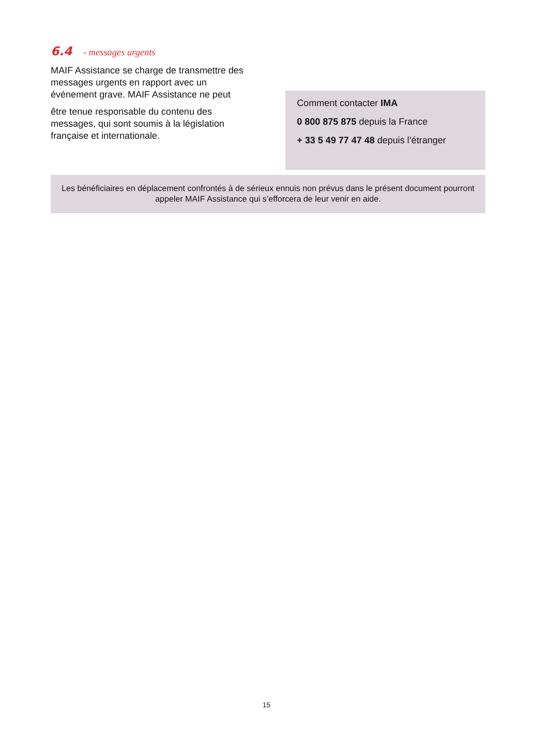6.4 - messages urgents
MAIF Assistance se charge de transmettre des messages urgents en rapport avec un événement grave. MAIF Assistance ne peut
être tenue responsable du contenu des messages, qui sont soumis à la législation française et internationale.
Comment contacter IMA
0 800 875 875 depuis la France
+ 33 5 49 77 47 48 depuis l’étranger
Les bénéficiaires en déplacement confrontés à de sérieux ennuis non prévus dans le présent document pourront appeler MAIF Assistance qui s’efforcera de leur venir en aide.
15